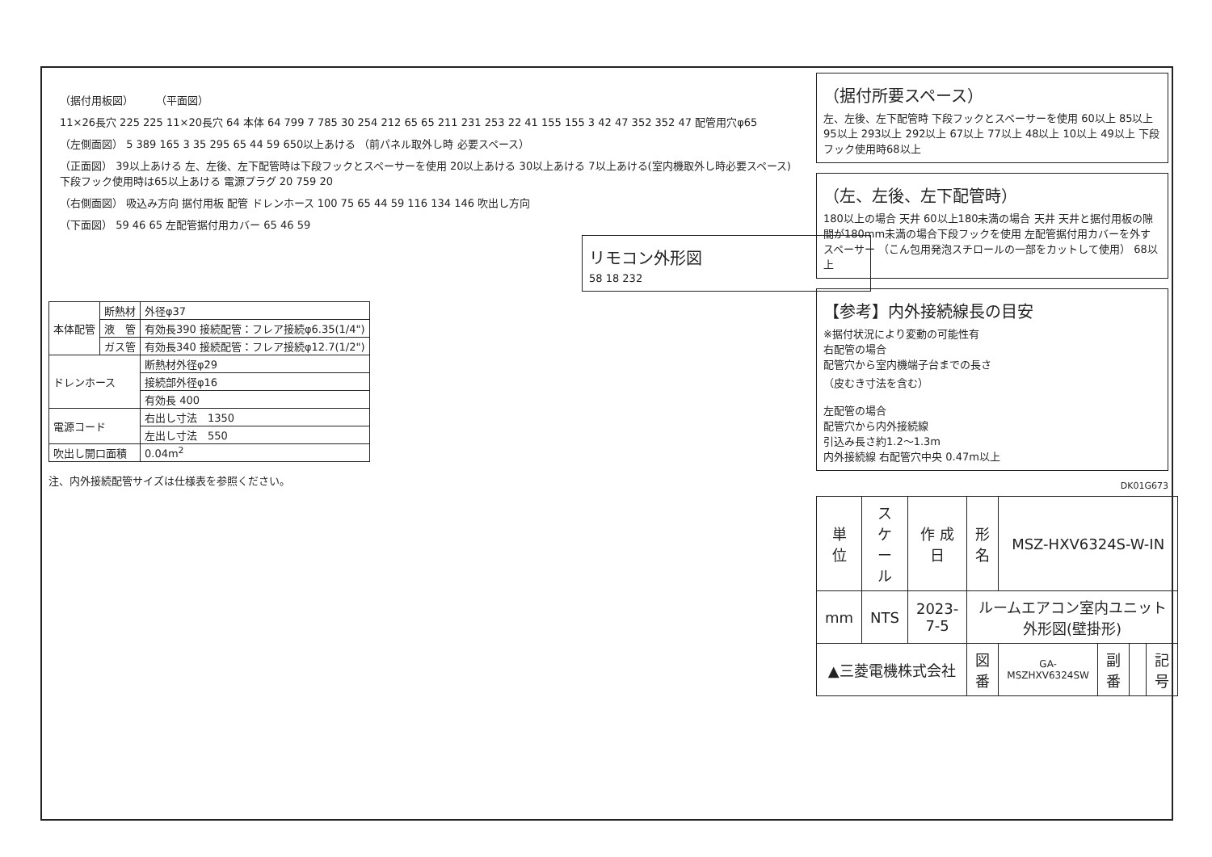（据付用板図） （平面図） 11×26長穴 225 225 11×20長穴 64 本体 64 799 7 785 30 254 212 65 65 211 231 253 22 41 155 155 3 42 47 352 352 47 配管用穴φ65
（左側面図） 5 389 165 3 35 295 65 44 59 650以上あける （前パネル取外し時 必要スペース）
（正面図） 39以上あける 左、左後、左下配管時は下段フックとスペーサーを使用 20以上あける 30以上あける 7以上あける(室内機取外し時必要スペース) 下段フック使用時は65以上あける 電源プラグ 20 759 20
（右側面図） 吸込み方向 据付用板 配管 ドレンホース 100 75 65 44 59 116 134 146 吹出し方向
（下面図） 59 46 65 左配管据付用カバー 65 46 59
リモコン外形図
58 18 232
| 本体配管 | 断熱材 | 外径φ37 |
| | 液 管 | 有効長390 接続配管：フレア接続φ6.35(1/4") |
| | ガス管 | 有効長340 接続配管：フレア接続φ12.7(1/2") |
| ドレンホース | | 断熱材外径φ29 |
| | | 接続部外径φ16 |
| | | 有効長 400 |
| 電源コード | | 右出し寸法 1350 |
| | | 左出し寸法 550 |
| 吹出し開口面積 | | 0.04m<sup>2</sup> |
注、内外接続配管サイズは仕様表を参照ください。
（据付所要スペース）
左、左後、左下配管時 下段フックとスペーサーを使用 60以上 85以上 95以上 293以上 292以上 67以上 77以上 48以上 10以上 49以上 下段フック使用時68以上
（左、左後、左下配管時）
180以上の場合 天井 60以上180未満の場合 天井 天井と据付用板の隙間が180mm未満の場合下段フックを使用 左配管据付用カバーを外す スペーサー （こん包用発泡スチロールの一部をカットして使用） 68以上
【参考】内外接続線長の目安
※据付状況により変動の可能性有
右配管の場合
配管穴から室内機端子台までの長さ
（皮むき寸法を含む）
左配管の場合
配管穴から内外接続線
引込み長さ約1.2～1.3m
内外接続線 右配管穴中央 0.47m以上
DK01G673
| 単 位 | スケール | 作 成 日 | 形 名 | MSZ-HXV6324S-W-IN | | | |
| mm | NTS | 2023-7-5 | ルームエアコン室内ユニット外形図(壁掛形) | | | | |
| ▲三菱電機株式会社 | | | 図 番 | GA-MSZHXV6324SW | 副番 | | 記号 |